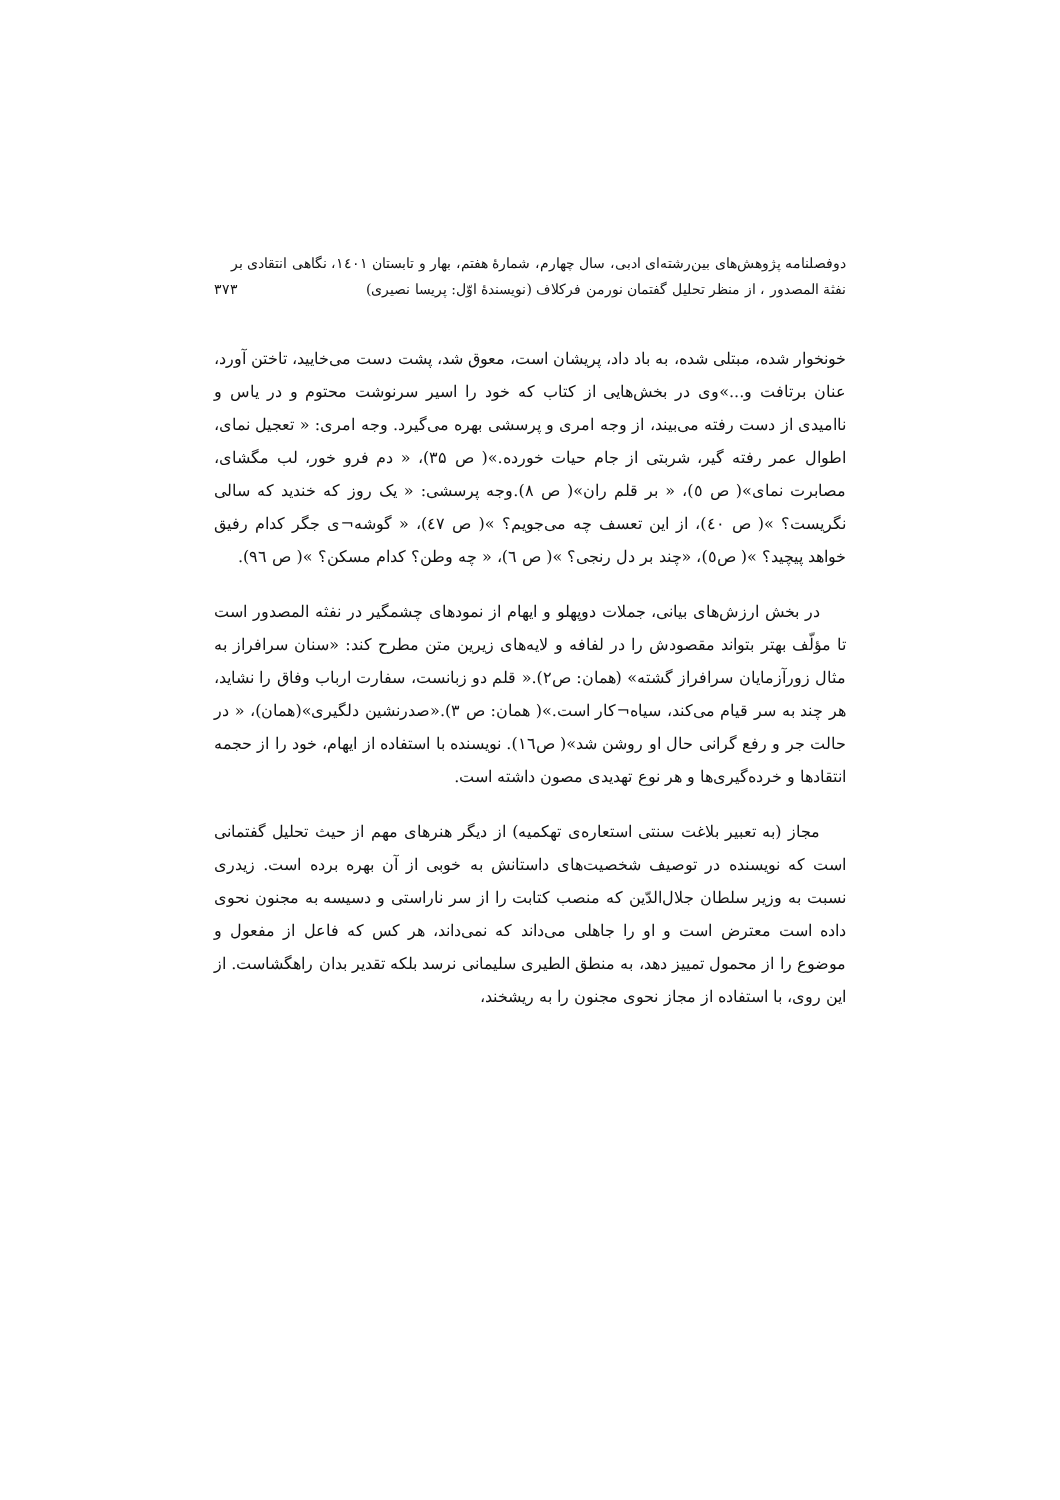دوفصلنامه پژوهش‌های بین‌رشته‌ای ادبی، سال چهارم، شمارهٔ هفتم، بهار و تابستان ۱٤۰۱، نگاهی انتقادی بر
نفثة المصدور ، از منظر تحلیل گفتمان نورمن فرکلاف (نویسندهٔ اوّل: پریسا نصیری) ۳۷۳
خونخوار شده، مبتلی شده، به باد داد، پریشان است، معوق شد، پشت دست می‌خایید، تاختن آورد، عنان برتافت و...»وی در بخش‌هایی از کتاب که خود را اسیر سرنوشت محتوم و در یاس و ناامیدی از دست رفته می‌بیند، از وجه امری و پرسشی بهره می‌گیرد. وجه امری: « تعجیل نمای، اطوال عمر رفته گیر، شربتی از جام حیات خورده.»( ص ۳۵)، « دم فرو خور، لب مگشای، مصابرت نمای»( ص ٥)، « بر قلم ران»( ص ۸).وجه پرسشی: « یک روز که خندید که سالی نگریست؟ »( ص ٤۰)، از این تعسف چه می‌جویم؟ »( ص ٤٧)، « گوشه¬ی جگر کدام رفیق خواهد پیچید؟ »( ص٥)، «چند بر دل رنجی؟ »( ص ٦)، « چه وطن؟ کدام مسکن؟ »( ص ٩٦).
در بخش ارزش‌های بیانی، جملات دوپهلو و ایهام از نمودهای چشمگیر در نفثه المصدور است تا مؤلّف بهتر بتواند مقصودش را در لفافه و لایه‌های زیرین متن مطرح کند: «سنان سرافراز به مثال زورآزمایان سرافراز گشته» (همان: ص۲).« قلم دو زبانست، سفارت ارباب وفاق را نشاید، هر چند به سر قیام می‌کند، سیاه¬کار است.»( همان: ص ۳).«صدرنشین دلگیری»(همان)، « در حالت جر و رفع گرانی حال او روشن شد»( ص١٦). نویسنده با استفاده از ایهام، خود را از حجمه انتقادها و خرده‌گیری‌ها و هر نوع تهدیدی مصون داشته است.
مجاز (به تعبیر بلاغت سنتی استعاره‌ی تهکمیه) از دیگر هنرهای مهم از حیث تحلیل گفتمانی است که نویسنده در توصیف شخصیت‌های داستانش به خوبی از آن بهره برده است. زیدری نسبت به وزیر سلطان جلال‌الدّین که منصب کتابت را از سر ناراستی و دسیسه به مجنون نحوی داده است معترض است و او را جاهلی می‌داند که نمی‌داند، هر کس که فاعل از مفعول و موضوع را از محمول تمییز دهد، به منطق الطیری سلیمانی نرسد بلکه تقدیر بدان راهگشاست. از این روی، با استفاده از مجاز نحوی مجنون را به ریشخند،